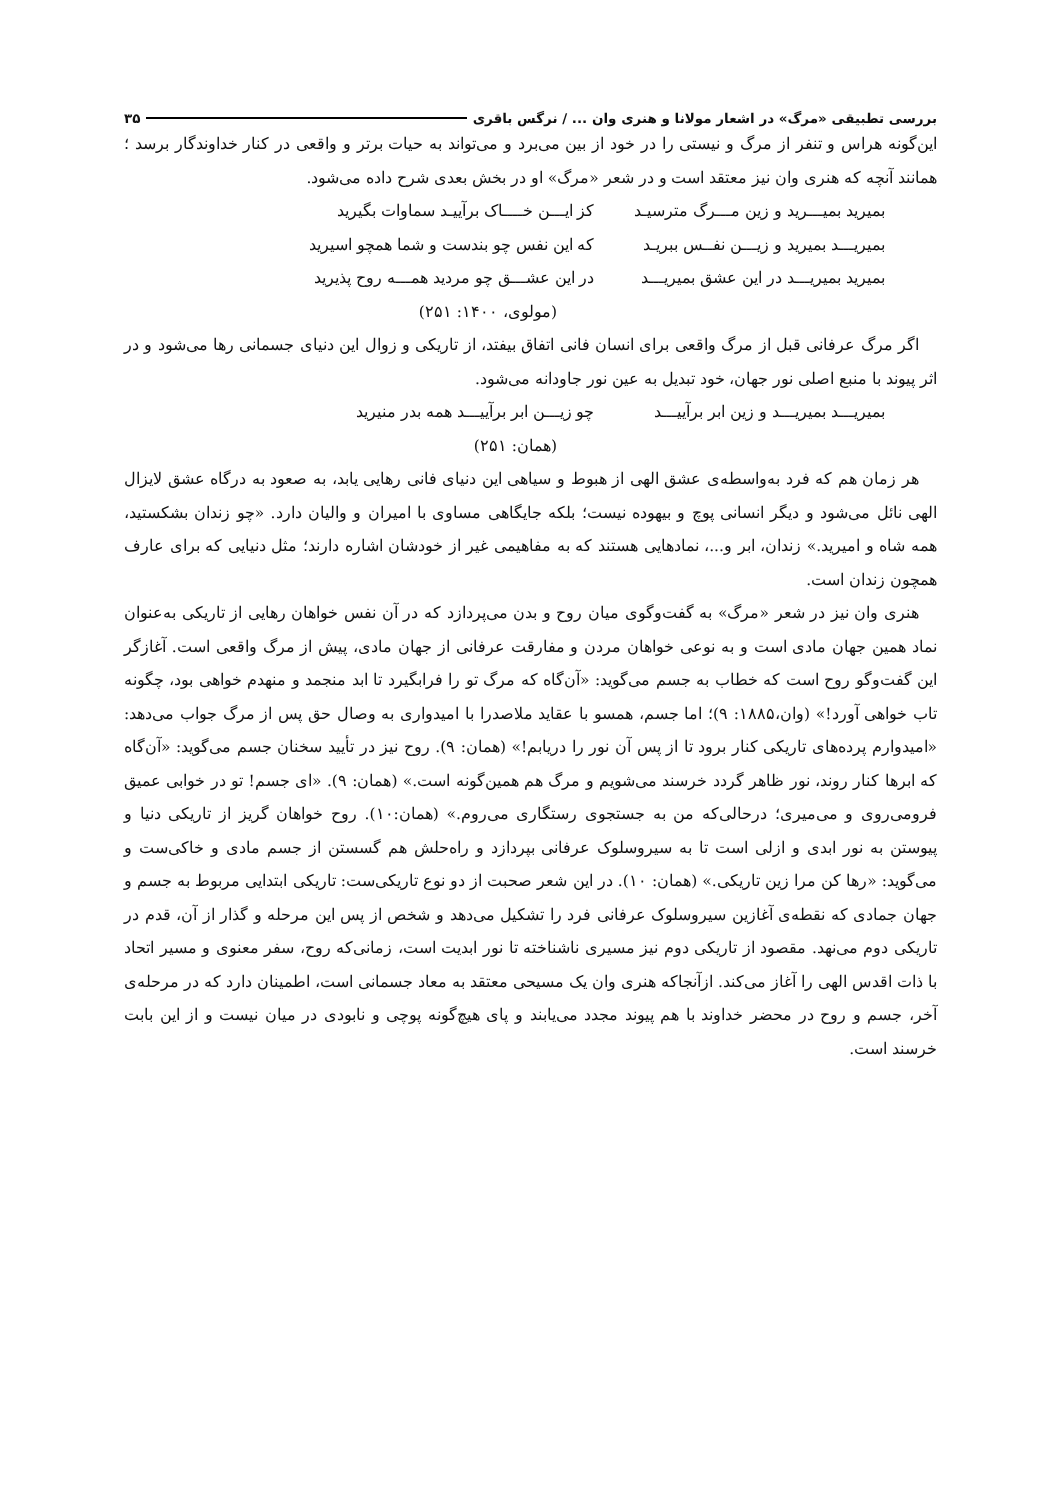بررسی تطبیقی «مرگ» در اشعار مولانا و هنری وان ... / نرگس باقری ۳۵
این‌گونه هراس و تنفر از مرگ و نیستی را در خود از بین می‌برد و می‌تواند به حیات برتر و واقعی در کنار خداوندگار برسد ؛ همانند آنچه که هنری وان نیز معتقد است و در شعر «مرگ» او در بخش بعدی شرح داده می‌شود.
بمیرید بمیـــرید و زین مـــرگ مترسیـد کز ایـــن خــــاک برآییـد سماوات بگیرید
بمیریـــد بمیرید و زیـــن نفــس ببریـد که این نفس چو بندست و شما همچو اسیرید
بمیرید بمیریـــد در این عشق بمیریـــد در این عشـــق چو مردید همـــه روح پذیرید
(مولوی، ۱۴۰۰: ۲۵۱)
اگر مرگ عرفانی قبل از مرگ واقعی برای انسان فانی اتفاق بیفتد، از تاریکی و زوال این دنیای جسمانی رها می‌شود و در اثر پیوند با منبع اصلی نور جهان، خود تبدیل به عین نور جاودانه می‌شود.
بمیریـــد بمیریـــد و زین ابر برآییـــد چو زیـــن ابر برآییـــد همه بدر منیرید
(همان: ۲۵۱)
هر زمان هم که فرد به‌واسطه‌ی عشق الهی از هبوط و سیاهی این دنیای فانی رهایی یابد، به صعود به درگاه عشق لایزال الهی نائل می‌شود و دیگر انسانی پوچ و بیهوده نیست؛ بلکه جایگاهی مساوی با امیران و والیان دارد. «چو زندان بشکستید، همه شاه و امیرید.» زندان، ابر و...، نمادهایی هستند که به مفاهیمی غیر از خودشان اشاره دارند؛ مثل دنیایی که برای عارف همچون زندان است.
هنری وان نیز در شعر «مرگ» به گفت‌وگوی میان روح و بدن می‌پردازد که در آن نفس خواهان رهایی از تاریکی به‌عنوان نماد همین جهان مادی است و به نوعی خواهان مردن و مفارقت عرفانی از جهان مادی، پیش از مرگ واقعی است. آغازگر این گفت‌وگو روح است که خطاب به جسم می‌گوید: «آن‌گاه که مرگ تو را فرابگیرد تا ابد منجمد و منهدم خواهی بود، چگونه تاب خواهی آورد!» (وان،۱۸۸۵: ۹)؛ اما جسم، همسو با عقاید ملاصدرا با امیدواری به وصال حق پس از مرگ جواب می‌دهد: «امیدوارم پرده‌های تاریکی کنار برود تا از پس آن نور را دریابم!» (همان: ۹). روح نیز در تأیید سخنان جسم می‌گوید: «آن‌گاه که ابرها کنار روند، نور ظاهر گردد خرسند می‌شویم و مرگ هم همین‌گونه است.» (همان: ۹). «ای جسم! تو در خوابی عمیق فرومی‌روی و می‌میری؛ درحالی‌که من به جستجوی رستگاری می‌روم.» (همان:۱۰). روح خواهان گریز از تاریکی دنیا و پیوستن به نور ابدی و ازلی است تا به سیروسلوک عرفانی بپردازد و راه‌حلش هم گسستن از جسم مادی و خاکی‌ست و می‌گوید: «رها کن مرا زین تاریکی.» (همان: ۱۰). در این شعر صحبت از دو نوع تاریکی‌ست: تاریکی ابتدایی مربوط به جسم و جهان جمادی که نقطه‌ی آغازین سیروسلوک عرفانی فرد را تشکیل می‌دهد و شخص از پس این مرحله و گذار از آن، قدم در تاریکی دوم می‌نهد. مقصود از تاریکی دوم نیز مسیری ناشناخته تا نور ابدیت است، زمانی‌که روح، سفر معنوی و مسیر اتحاد با ذات اقدس الهی را آغاز می‌کند. ازآنجاکه هنری وان یک مسیحی معتقد به معاد جسمانی است، اطمینان دارد که در مرحله‌ی آخر، جسم و روح در محضر خداوند با هم پیوند مجدد می‌یابند و پای هیچ‌گونه پوچی و نابودی در میان نیست و از این بابت خرسند است.